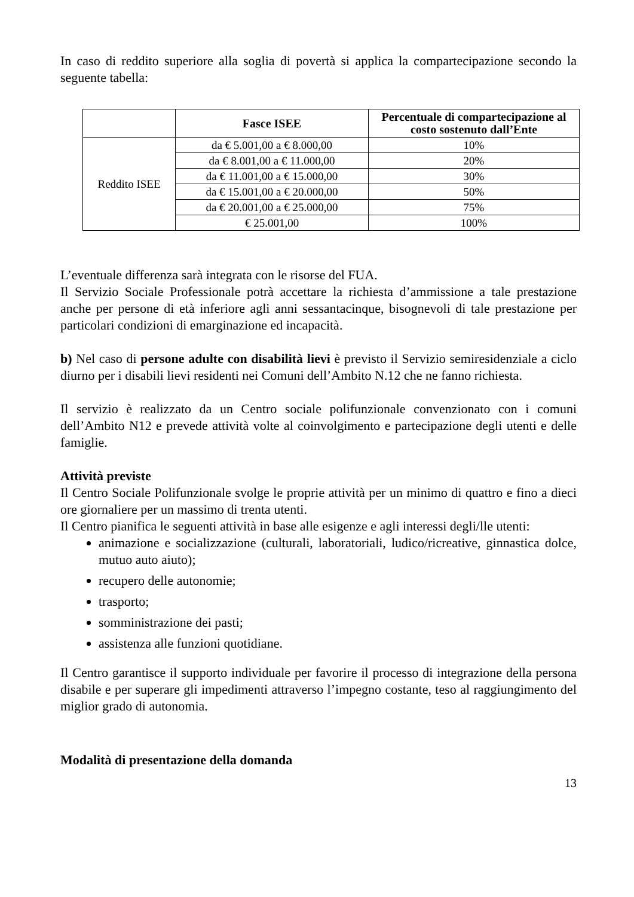In caso di reddito superiore alla soglia di povertà si applica la compartecipazione secondo la seguente tabella:
| | Fasce ISEE | Percentuale di compartecipazione al costo sostenuto dall’Ente |
| --- | --- | --- |
| Reddito ISEE | da € 5.001,00 a € 8.000,00 | 10% |
| | da € 8.001,00 a € 11.000,00 | 20% |
| | da € 11.001,00 a € 15.000,00 | 30% |
| | da € 15.001,00 a € 20.000,00 | 50% |
| | da € 20.001,00 a € 25.000,00 | 75% |
| | € 25.001,00 | 100% |
L’eventuale differenza sarà integrata con le risorse del FUA.
Il Servizio Sociale Professionale potrà accettare la richiesta d’ammissione a tale prestazione anche per persone di età inferiore agli anni sessantacinque, bisognevoli di tale prestazione per particolari condizioni di emarginazione ed incapacità.
b) Nel caso di persone adulte con disabilità lievi è previsto il Servizio semiresidenziale a ciclo diurno per i disabili lievi residenti nei Comuni dell’Ambito N.12 che ne fanno richiesta.
Il servizio è realizzato da un Centro sociale polifunzionale convenzionato con i comuni dell’Ambito N12 e prevede attività volte al coinvolgimento e partecipazione degli utenti e delle famiglie.
Attività previste
Il Centro Sociale Polifunzionale svolge le proprie attività per un minimo di quattro e fino a dieci ore giornaliere per un massimo di trenta utenti.
Il Centro pianifica le seguenti attività in base alle esigenze e agli interessi degli/lle utenti:
animazione e socializzazione (culturali, laboratoriali, ludico/ricreative, ginnastica dolce, mutuo auto aiuto);
recupero delle autonomie;
trasporto;
somministrazione dei pasti;
assistenza alle funzioni quotidiane.
Il Centro garantisce il supporto individuale per favorire il processo di integrazione della persona disabile e per superare gli impedimenti attraverso l’impegno costante, teso al raggiungimento del miglior grado di autonomia.
Modalità di presentazione della domanda
13